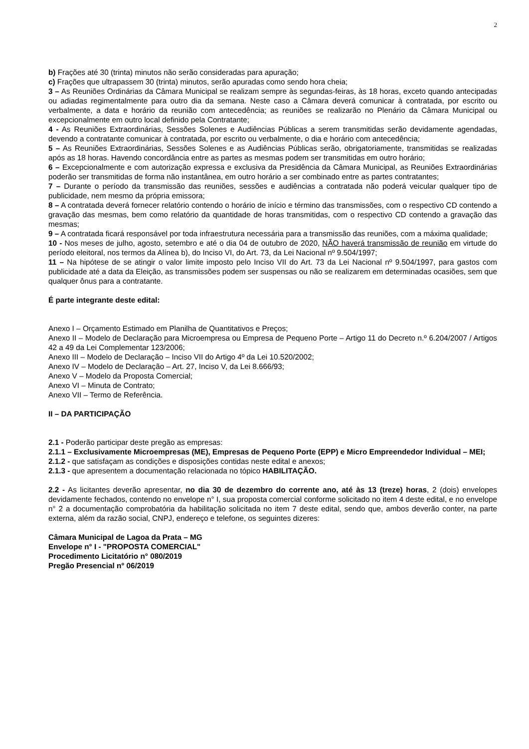2
b) Frações até 30 (trinta) minutos não serão consideradas para apuração;
c) Frações que ultrapassem 30 (trinta) minutos, serão apuradas como sendo hora cheia;
3 – As Reuniões Ordinárias da Câmara Municipal se realizam sempre às segundas-feiras, às 18 horas, exceto quando antecipadas ou adiadas regimentalmente para outro dia da semana. Neste caso a Câmara deverá comunicar à contratada, por escrito ou verbalmente, a data e horário da reunião com antecedência; as reuniões se realizarão no Plenário da Câmara Municipal ou excepcionalmente em outro local definido pela Contratante;
4 - As Reuniões Extraordinárias, Sessões Solenes e Audiências Públicas a serem transmitidas serão devidamente agendadas, devendo a contratante comunicar à contratada, por escrito ou verbalmente, o dia e horário com antecedência;
5 – As Reuniões Extraordinárias, Sessões Solenes e as Audiências Públicas serão, obrigatoriamente, transmitidas se realizadas após as 18 horas. Havendo concordância entre as partes as mesmas podem ser transmitidas em outro horário;
6 – Excepcionalmente e com autorização expressa e exclusiva da Presidência da Câmara Municipal, as Reuniões Extraordinárias poderão ser transmitidas de forma não instantânea, em outro horário a ser combinado entre as partes contratantes;
7 – Durante o período da transmissão das reuniões, sessões e audiências a contratada não poderá veicular qualquer tipo de publicidade, nem mesmo da própria emissora;
8 – A contratada deverá fornecer relatório contendo o horário de início e término das transmissões, com o respectivo CD contendo a gravação das mesmas, bem como relatório da quantidade de horas transmitidas, com o respectivo CD contendo a gravação das mesmas;
9 – A contratada ficará responsável por toda infraestrutura necessária para a transmissão das reuniões, com a máxima qualidade;
10 - Nos meses de julho, agosto, setembro e até o dia 04 de outubro de 2020, NÃO haverá transmissão de reunião em virtude do período eleitoral, nos termos da Alínea b), do Inciso VI, do Art. 73, da Lei Nacional nº 9.504/1997;
11 – Na hipótese de se atingir o valor limite imposto pelo Inciso VII do Art. 73 da Lei Nacional nº 9.504/1997, para gastos com publicidade até a data da Eleição, as transmissões podem ser suspensas ou não se realizarem em determinadas ocasiões, sem que qualquer ônus para a contratante.
É parte integrante deste edital:
Anexo I – Orçamento Estimado em Planilha de Quantitativos e Preços;
Anexo II – Modelo de Declaração para Microempresa ou Empresa de Pequeno Porte – Artigo 11 do Decreto n.º 6.204/2007 / Artigos 42 a 49 da Lei Complementar 123/2006;
Anexo III – Modelo de Declaração – Inciso VII do Artigo 4º da Lei 10.520/2002;
Anexo IV – Modelo de Declaração – Art. 27, Inciso V, da Lei 8.666/93;
Anexo V – Modelo da Proposta Comercial;
Anexo VI – Minuta de Contrato;
Anexo VII – Termo de Referência.
II – DA PARTICIPAÇÃO
2.1 - Poderão participar deste pregão as empresas:
2.1.1 – Exclusivamente Microempresas (ME), Empresas de Pequeno Porte (EPP) e Micro Empreendedor Individual – MEI;
2.1.2 - que satisfaçam as condições e disposições contidas neste edital e anexos;
2.1.3 - que apresentem a documentação relacionada no tópico HABILITAÇÃO.
2.2 - As licitantes deverão apresentar, no dia 30 de dezembro do corrente ano, até às 13 (treze) horas, 2 (dois) envelopes devidamente fechados, contendo no envelope n° I, sua proposta comercial conforme solicitado no item 4 deste edital, e no envelope n° 2 a documentação comprobatória da habilitação solicitada no item 7 deste edital, sendo que, ambos deverão conter, na parte externa, além da razão social, CNPJ, endereço e telefone, os seguintes dizeres:
Câmara Municipal de Lagoa da Prata – MG
Envelope n° I - "PROPOSTA COMERCIAL"
Procedimento Licitatório n° 080/2019
Pregão Presencial n° 06/2019